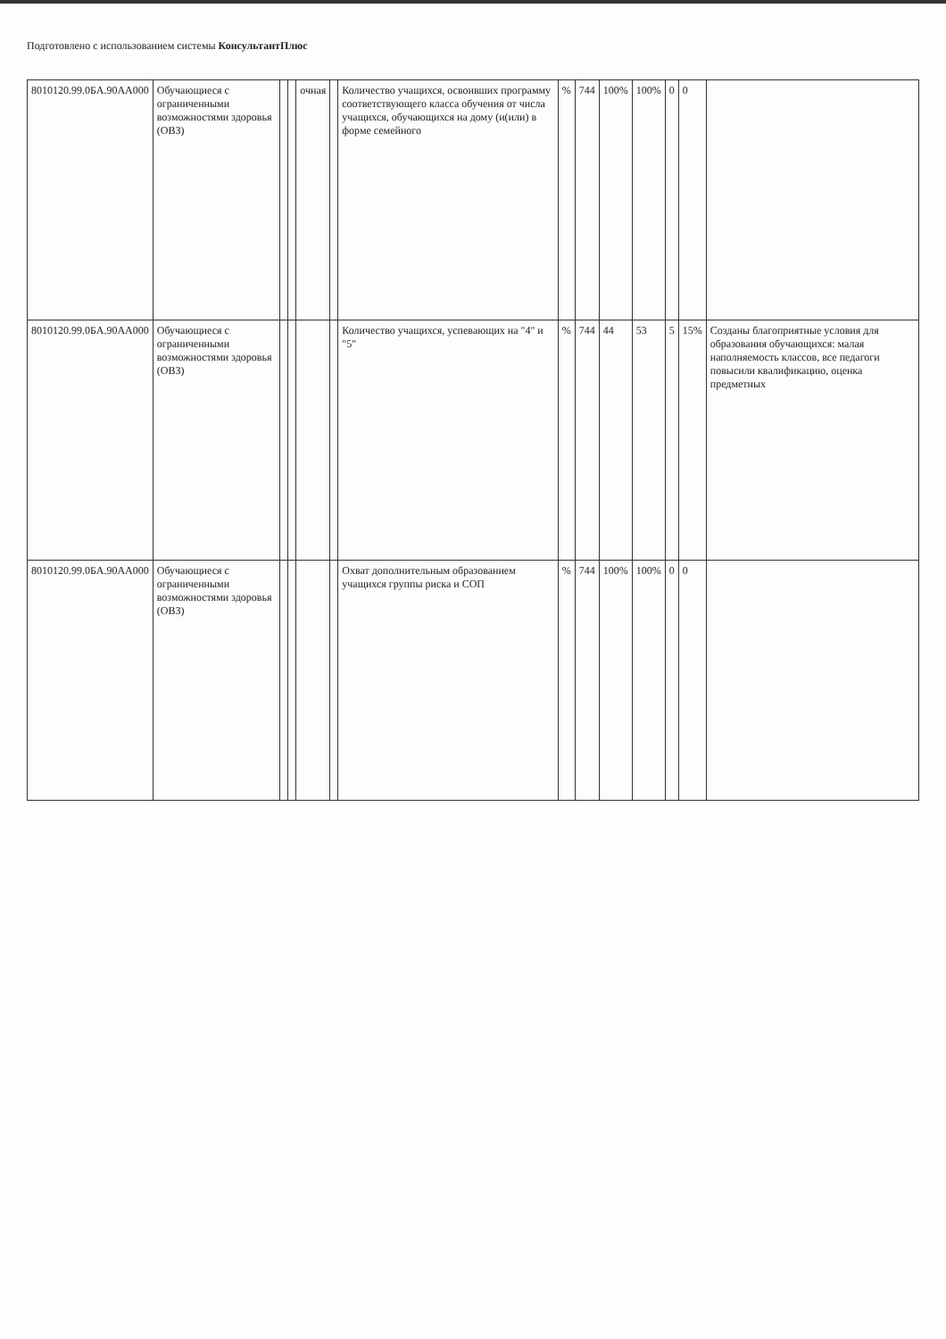Подготовлено с использованием системы КонсультантПлюс
| 8010120.99.0БА.90АА000 | Обучающиеся с ограниченными возможностями здоровья (ОВЗ) | | | очная | | Количество учащихся, освоивших программу соответствующего класса обучения от числа учащихся, обучающихся на дому (и(или) в форме семейного | % | 744 | 100% | 100% | 0 | 0 | |
| 8010120.99.0БА.90АА000 | Обучающиеся с ограниченными возможностями здоровья (ОВЗ) | | | | | Количество учащихся, успевающих на "4" и "5" | % | 744 | 44 | 53 | 5 | 15% | Созданы благоприятные условия для образования обучающихся: малая наполняемость классов, все педагоги повысили квалификацию, оценка предметных |
| 8010120.99.0БА.90АА000 | Обучающиеся с ограниченными возможностями здоровья (ОВЗ) | | | | | Охват дополнительным образованием учащихся группы риска и СОП | % | 744 | 100% | 100% | 0 | 0 | |